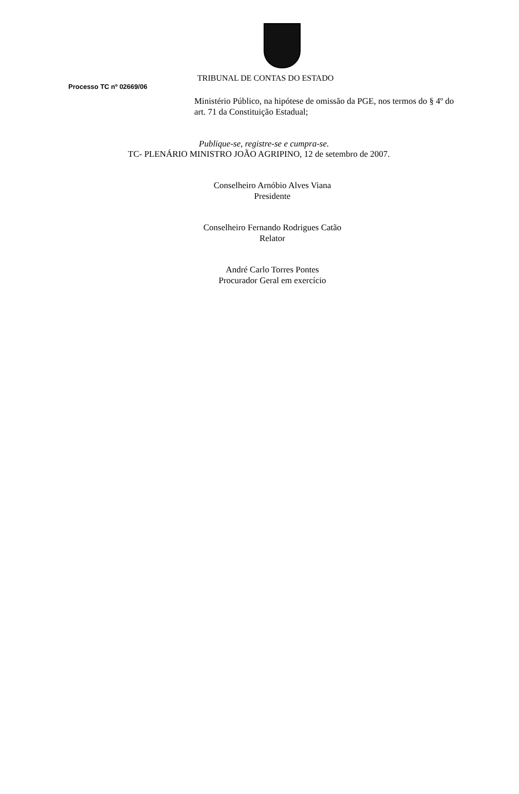TRIBUNAL DE CONTAS DO ESTADO
Processo TC nº 02669/06
Ministério Público, na hipótese de omissão da PGE, nos termos do § 4º do art. 71 da Constituição Estadual;
Publique-se, registre-se e cumpra-se.
TC- PLENÁRIO MINISTRO JOÃO AGRIPINO, 12 de setembro de 2007.
Conselheiro Arnóbio Alves Viana
Presidente
Conselheiro Fernando Rodrigues Catão
Relator
André Carlo Torres Pontes
Procurador Geral em exercício